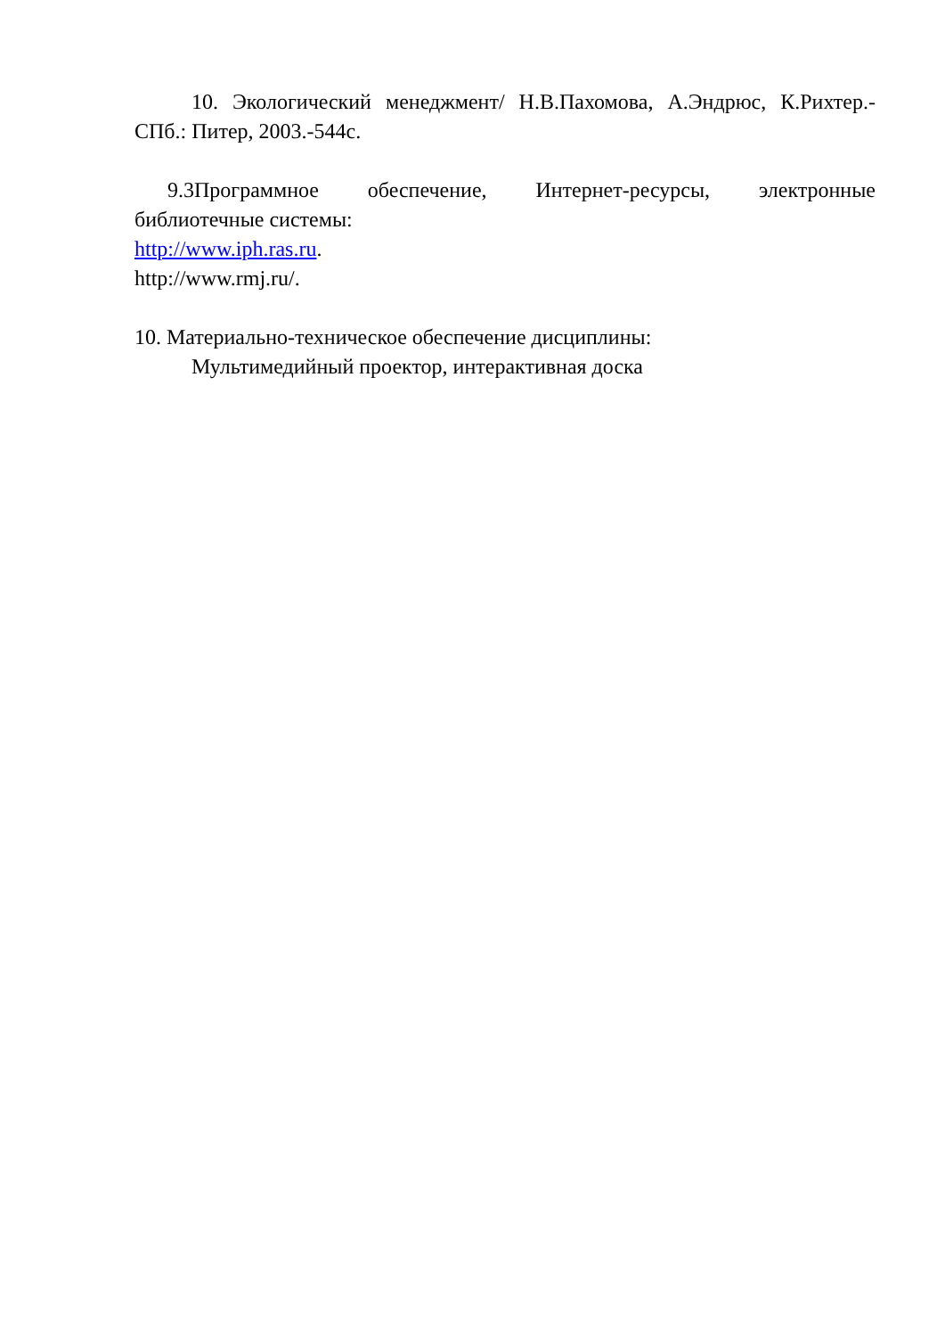10. Экологический менеджмент/ Н.В.Пахомова, А.Эндрюс, К.Рихтер.-СПб.: Питер, 2003.-544с.
9.3Программное обеспечение, Интернет-ресурсы, электронные библиотечные системы:
http://www.iph.ras.ru.
http://www.rmj.ru/.
10. Материально-техническое обеспечение дисциплины:
Мультимедийный проектор, интерактивная доска